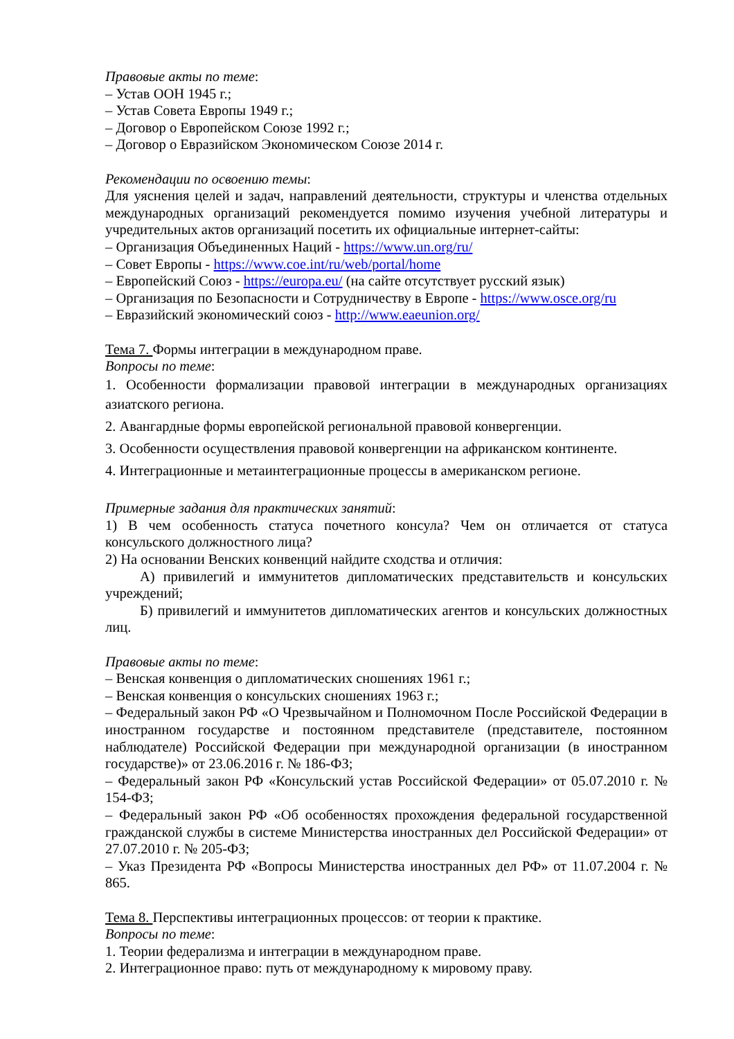Правовые акты по теме:
– Устав ООН 1945 г.;
– Устав Совета Европы 1949 г.;
– Договор о Европейском Союзе 1992 г.;
– Договор о Евразийском Экономическом Союзе 2014 г.
Рекомендации по освоению темы:
Для уяснения целей и задач, направлений деятельности, структуры и членства отдельных международных организаций рекомендуется помимо изучения учебной литературы и учредительных актов организаций посетить их официальные интернет-сайты:
– Организация Объединенных Наций - https://www.un.org/ru/
– Совет Европы - https://www.coe.int/ru/web/portal/home
– Европейский Союз - https://europa.eu/ (на сайте отсутствует русский язык)
– Организация по Безопасности и Сотрудничеству в Европе - https://www.osce.org/ru
– Евразийский экономический союз - http://www.eaeunion.org/
Тема 7. Формы интеграции в международном праве.
Вопросы по теме:
1. Особенности формализации правовой интеграции в международных организациях азиатского региона.
2. Авангардные формы европейской региональной правовой конвергенции.
3. Особенности осуществления правовой конвергенции на африканском континенте.
4. Интеграционные и метаинтеграционные процессы в американском регионе.
Примерные задания для практических занятий:
1) В чем особенность статуса почетного консула? Чем он отличается от статуса консульского должностного лица?
2) На основании Венских конвенций найдите сходства и отличия:
А) привилегий и иммунитетов дипломатических представительств и консульских учреждений;
Б) привилегий и иммунитетов дипломатических агентов и консульских должностных лиц.
Правовые акты по теме:
– Венская конвенция о дипломатических сношениях 1961 г.;
– Венская конвенция о консульских сношениях 1963 г.;
– Федеральный закон РФ «О Чрезвычайном и Полномочном После Российской Федерации в иностранном государстве и постоянном представителе (представителе, постоянном наблюдателе) Российской Федерации при международной организации (в иностранном государстве)» от 23.06.2016 г. № 186-ФЗ;
– Федеральный закон РФ «Консульский устав Российской Федерации» от 05.07.2010 г. № 154-ФЗ;
– Федеральный закон РФ «Об особенностях прохождения федеральной государственной гражданской службы в системе Министерства иностранных дел Российской Федерации» от 27.07.2010 г. № 205-ФЗ;
– Указ Президента РФ «Вопросы Министерства иностранных дел РФ» от 11.07.2004 г. № 865.
Тема 8. Перспективы интеграционных процессов: от теории к практике.
Вопросы по теме:
1. Теории федерализма и интеграции в международном праве.
2. Интеграционное право: путь от международному к мировому праву.